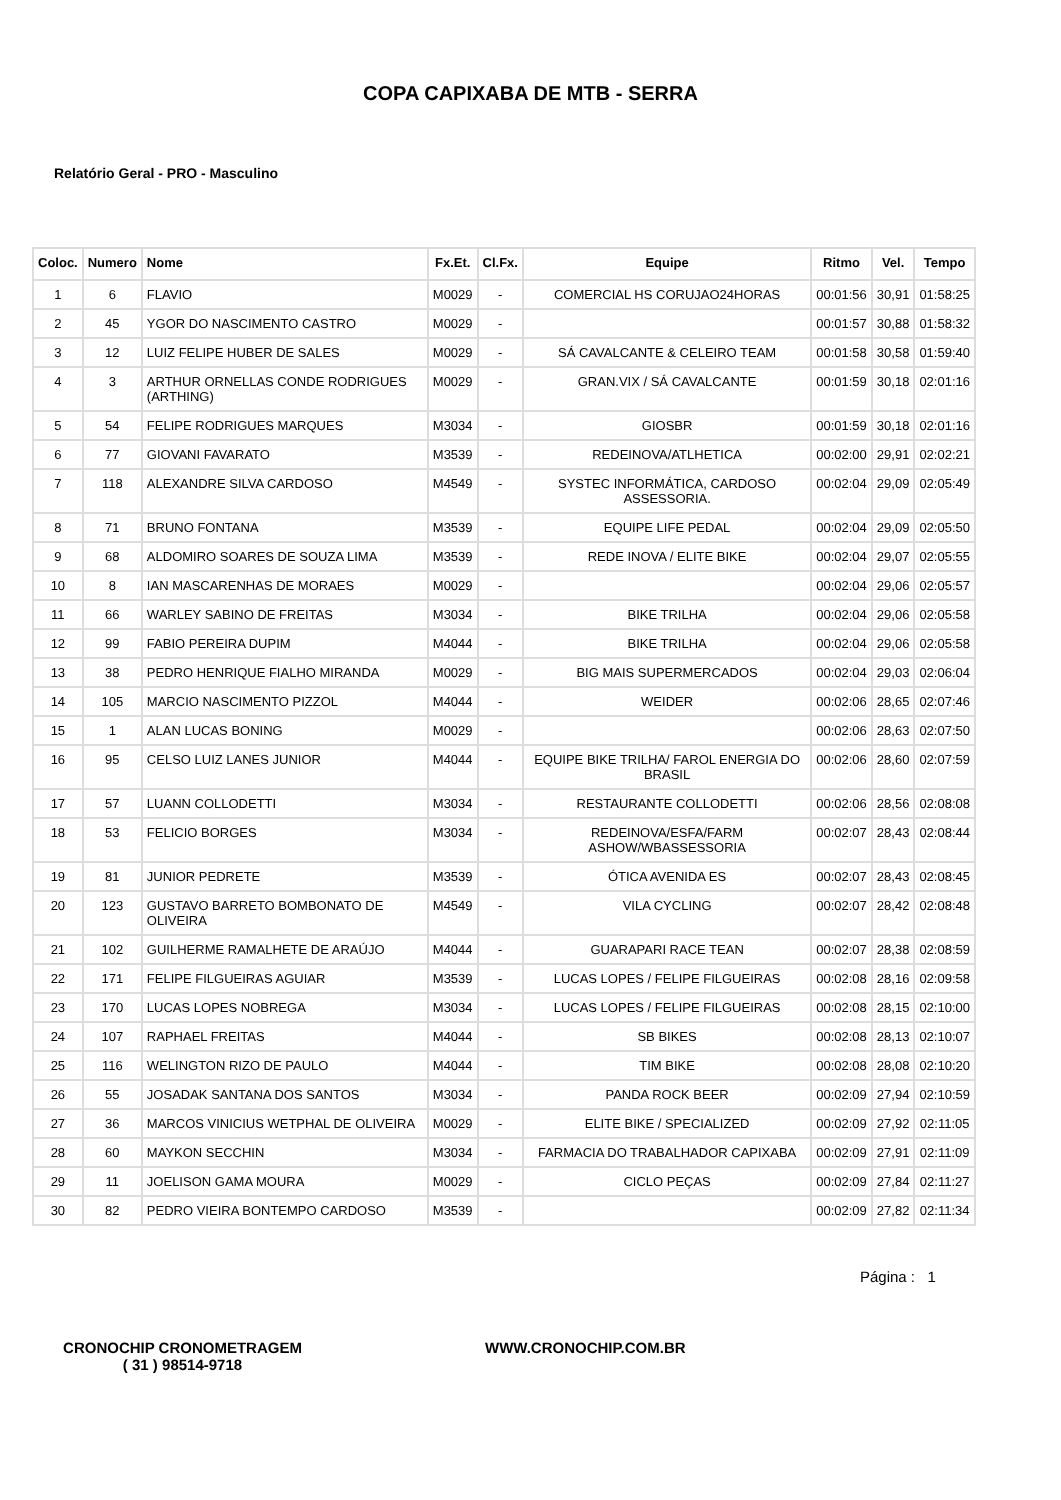COPA CAPIXABA DE MTB - SERRA
Relatório Geral - PRO - Masculino
| Coloc. | Numero | Nome | Fx.Et. | Cl.Fx. | Equipe | Ritmo | Vel. | Tempo |
| --- | --- | --- | --- | --- | --- | --- | --- | --- |
| 1 | 6 | FLAVIO | M0029 | - | COMERCIAL HS CORUJAO24HORAS | 00:01:56 | 30,91 | 01:58:25 |
| 2 | 45 | YGOR DO NASCIMENTO CASTRO | M0029 | - | | 00:01:57 | 30,88 | 01:58:32 |
| 3 | 12 | LUIZ FELIPE HUBER DE SALES | M0029 | - | SÁ CAVALCANTE & CELEIRO TEAM | 00:01:58 | 30,58 | 01:59:40 |
| 4 | 3 | ARTHUR ORNELLAS CONDE RODRIGUES (ARTHING) | M0029 | - | GRAN.VIX / SÁ CAVALCANTE | 00:01:59 | 30,18 | 02:01:16 |
| 5 | 54 | FELIPE RODRIGUES MARQUES | M3034 | - | GIOSBR | 00:01:59 | 30,18 | 02:01:16 |
| 6 | 77 | GIOVANI FAVARATO | M3539 | - | REDEINOVA/ATLHETICA | 00:02:00 | 29,91 | 02:02:21 |
| 7 | 118 | ALEXANDRE SILVA CARDOSO | M4549 | - | SYSTEC INFORMÁTICA, CARDOSO ASSESSORIA. | 00:02:04 | 29,09 | 02:05:49 |
| 8 | 71 | BRUNO FONTANA | M3539 | - | EQUIPE LIFE PEDAL | 00:02:04 | 29,09 | 02:05:50 |
| 9 | 68 | ALDOMIRO SOARES DE SOUZA LIMA | M3539 | - | REDE INOVA / ELITE BIKE | 00:02:04 | 29,07 | 02:05:55 |
| 10 | 8 | IAN MASCARENHAS DE MORAES | M0029 | - | | 00:02:04 | 29,06 | 02:05:57 |
| 11 | 66 | WARLEY SABINO DE FREITAS | M3034 | - | BIKE TRILHA | 00:02:04 | 29,06 | 02:05:58 |
| 12 | 99 | FABIO PEREIRA DUPIM | M4044 | - | BIKE TRILHA | 00:02:04 | 29,06 | 02:05:58 |
| 13 | 38 | PEDRO HENRIQUE FIALHO MIRANDA | M0029 | - | BIG MAIS SUPERMERCADOS | 00:02:04 | 29,03 | 02:06:04 |
| 14 | 105 | MARCIO NASCIMENTO PIZZOL | M4044 | - | WEIDER | 00:02:06 | 28,65 | 02:07:46 |
| 15 | 1 | ALAN LUCAS BONING | M0029 | - | | 00:02:06 | 28,63 | 02:07:50 |
| 16 | 95 | CELSO LUIZ LANES JUNIOR | M4044 | - | EQUIPE BIKE TRILHA/ FAROL ENERGIA DO BRASIL | 00:02:06 | 28,60 | 02:07:59 |
| 17 | 57 | LUANN COLLODETTI | M3034 | - | RESTAURANTE COLLODETTI | 00:02:06 | 28,56 | 02:08:08 |
| 18 | 53 | FELICIO BORGES | M3034 | - | REDEINOVA/ESFA/FARM ASHOW/WBASSESSORIA | 00:02:07 | 28,43 | 02:08:44 |
| 19 | 81 | JUNIOR PEDRETE | M3539 | - | ÓTICA AVENIDA ES | 00:02:07 | 28,43 | 02:08:45 |
| 20 | 123 | GUSTAVO BARRETO BOMBONATO DE OLIVEIRA | M4549 | - | VILA CYCLING | 00:02:07 | 28,42 | 02:08:48 |
| 21 | 102 | GUILHERME RAMALHETE DE ARAÚJO | M4044 | - | GUARAPARI RACE TEAN | 00:02:07 | 28,38 | 02:08:59 |
| 22 | 171 | FELIPE FILGUEIRAS AGUIAR | M3539 | - | LUCAS LOPES / FELIPE FILGUEIRAS | 00:02:08 | 28,16 | 02:09:58 |
| 23 | 170 | LUCAS LOPES NOBREGA | M3034 | - | LUCAS LOPES / FELIPE FILGUEIRAS | 00:02:08 | 28,15 | 02:10:00 |
| 24 | 107 | RAPHAEL FREITAS | M4044 | - | SB BIKES | 00:02:08 | 28,13 | 02:10:07 |
| 25 | 116 | WELINGTON RIZO DE PAULO | M4044 | - | TIM BIKE | 00:02:08 | 28,08 | 02:10:20 |
| 26 | 55 | JOSADAK SANTANA DOS SANTOS | M3034 | - | PANDA ROCK BEER | 00:02:09 | 27,94 | 02:10:59 |
| 27 | 36 | MARCOS VINICIUS WETPHAL DE OLIVEIRA | M0029 | - | ELITE BIKE / SPECIALIZED | 00:02:09 | 27,92 | 02:11:05 |
| 28 | 60 | MAYKON SECCHIN | M3034 | - | FARMACIA DO TRABALHADOR CAPIXABA | 00:02:09 | 27,91 | 02:11:09 |
| 29 | 11 | JOELISON GAMA MOURA | M0029 | - | CICLO PEÇAS | 00:02:09 | 27,84 | 02:11:27 |
| 30 | 82 | PEDRO VIEIRA BONTEMPO CARDOSO | M3539 | - | | 00:02:09 | 27,82 | 02:11:34 |
Página : 1
CRONOCHIP CRONOMETRAGEM
( 31 ) 98514-9718
WWW.CRONOCHIP.COM.BR